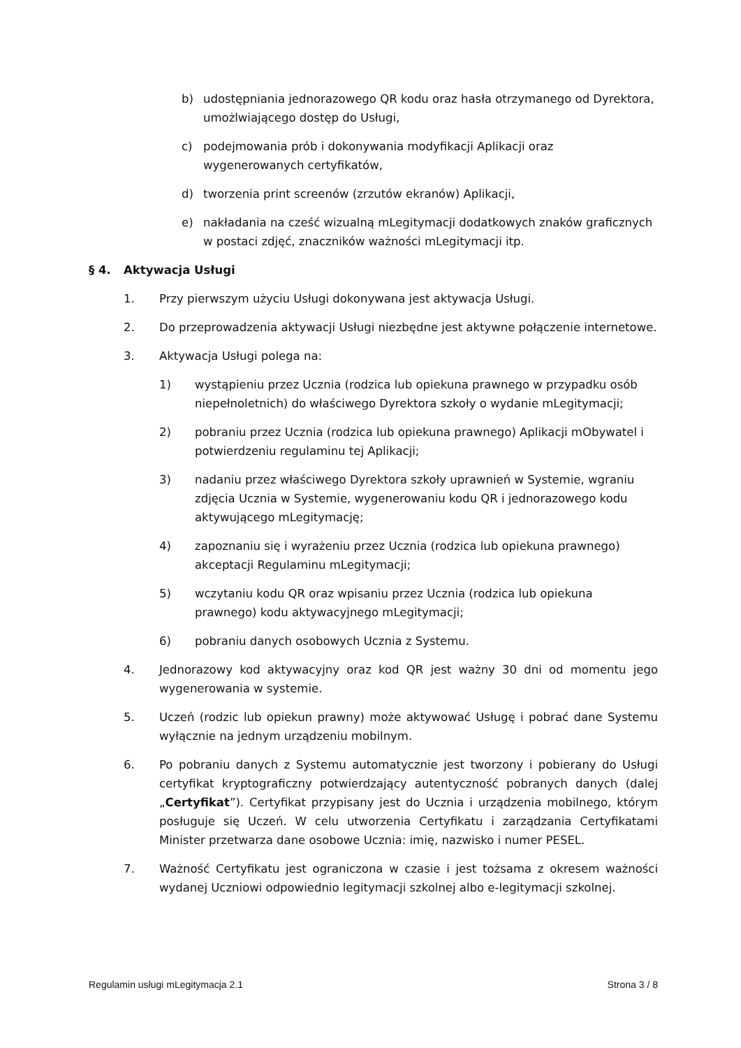b) udostępniania jednorazowego QR kodu oraz hasła otrzymanego od Dyrektora, umożlwiającego dostęp do Usługi,
c) podejmowania prób i dokonywania modyfikacji Aplikacji oraz wygenerowanych certyfikatów,
d) tworzenia print screenów (zrzutów ekranów) Aplikacji,
e) nakładania na cześć wizualną mLegitymacji dodatkowych znaków graficznych w postaci zdjęć, znaczników ważności mLegitymacji itp.
§ 4. Aktywacja Usługi
1. Przy pierwszym użyciu Usługi dokonywana jest aktywacja Usługi.
2. Do przeprowadzenia aktywacji Usługi niezbędne jest aktywne połączenie internetowe.
3. Aktywacja Usługi polega na:
1) wystąpieniu przez Ucznia (rodzica lub opiekuna prawnego w przypadku osób niepełnoletnich) do właściwego Dyrektora szkoły o wydanie mLegitymacji;
2) pobraniu przez Ucznia (rodzica lub opiekuna prawnego) Aplikacji mObywatel i potwierdzeniu regulaminu tej Aplikacji;
3) nadaniu przez właściwego Dyrektora szkoły uprawnień w Systemie, wgraniu zdjęcia Ucznia w Systemie, wygenerowaniu kodu QR i jednorazowego kodu aktywującego mLegitymację;
4) zapoznaniu się i wyrażeniu przez Ucznia (rodzica lub opiekuna prawnego) akceptacji Regulaminu mLegitymacji;
5) wczytaniu kodu QR oraz wpisaniu przez Ucznia (rodzica lub opiekuna prawnego) kodu aktywacyjnego mLegitymacji;
6) pobraniu danych osobowych Ucznia z Systemu.
4. Jednorazowy kod aktywacyjny oraz kod QR jest ważny 30 dni od momentu jego wygenerowania w systemie.
5. Uczeń (rodzic lub opiekun prawny) może aktywować Usługę i pobrać dane Systemu wyłącznie na jednym urządzeniu mobilnym.
6. Po pobraniu danych z Systemu automatycznie jest tworzony i pobierany do Usługi certyfikat kryptograficzny potwierdzający autentyczność pobranych danych (dalej „Certyfikat”). Certyfikat przypisany jest do Ucznia i urządzenia mobilnego, którym posługuje się Uczeń. W celu utworzenia Certyfikatu i zarządzania Certyfikatami Minister przetwarza dane osobowe Ucznia: imię, nazwisko i numer PESEL.
7. Ważność Certyfikatu jest ograniczona w czasie i jest tożsama z okresem ważności wydanej Uczniowi odpowiednio legitymacji szkolnej albo e-legitymacji szkolnej.
Regulamin usługi mLegitymacja 2.1 Strona 3 / 8